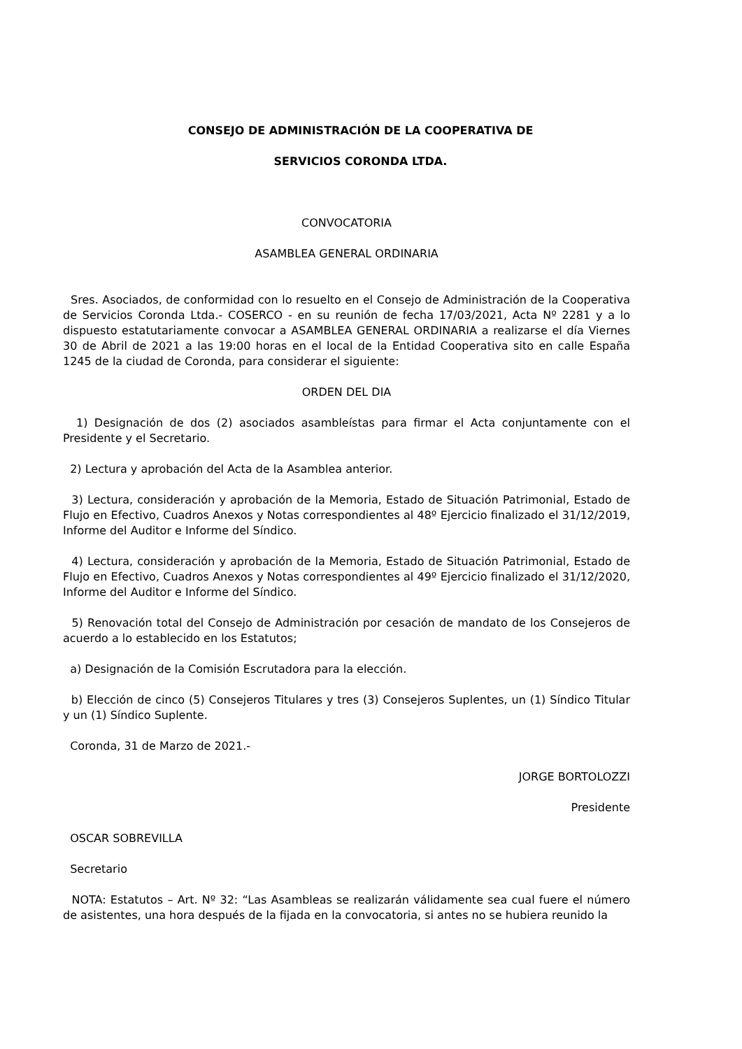CONSEJO DE ADMINISTRACIÓN DE LA COOPERATIVA DE
SERVICIOS CORONDA LTDA.
CONVOCATORIA
ASAMBLEA GENERAL ORDINARIA
Sres. Asociados, de conformidad con lo resuelto en el Consejo de Administración de la Cooperativa de Servicios Coronda Ltda.- COSERCO - en su reunión de fecha 17/03/2021, Acta Nº 2281 y a lo dispuesto estatutariamente convocar a ASAMBLEA GENERAL ORDINARIA a realizarse el día Viernes 30 de Abril de 2021 a las 19:00 horas en el local de la Entidad Cooperativa sito en calle España 1245 de la ciudad de Coronda, para considerar el siguiente:
ORDEN DEL DIA
1) Designación de dos (2) asociados asambleístas para firmar el Acta conjuntamente con el Presidente y el Secretario.
2) Lectura y aprobación del Acta de la Asamblea anterior.
3) Lectura, consideración y aprobación de la Memoria, Estado de Situación Patrimonial, Estado de Flujo en Efectivo, Cuadros Anexos y Notas correspondientes al 48º Ejercicio finalizado el 31/12/2019, Informe del Auditor e Informe del Síndico.
4) Lectura, consideración y aprobación de la Memoria, Estado de Situación Patrimonial, Estado de Flujo en Efectivo, Cuadros Anexos y Notas correspondientes al 49º Ejercicio finalizado el 31/12/2020, Informe del Auditor e Informe del Síndico.
5) Renovación total del Consejo de Administración por cesación de mandato de los Consejeros de acuerdo a lo establecido en los Estatutos;
a) Designación de la Comisión Escrutadora para la elección.
b) Elección de cinco (5) Consejeros Titulares y tres (3) Consejeros Suplentes, un (1) Síndico Titular y un (1) Síndico Suplente.
Coronda, 31 de Marzo de 2021.-
JORGE BORTOLOZZI
Presidente
OSCAR SOBREVILLA
Secretario
NOTA: Estatutos – Art. Nº 32: “Las Asambleas se realizarán válidamente sea cual fuere el número de asistentes, una hora después de la fijada en la convocatoria, si antes no se hubiera reunido la